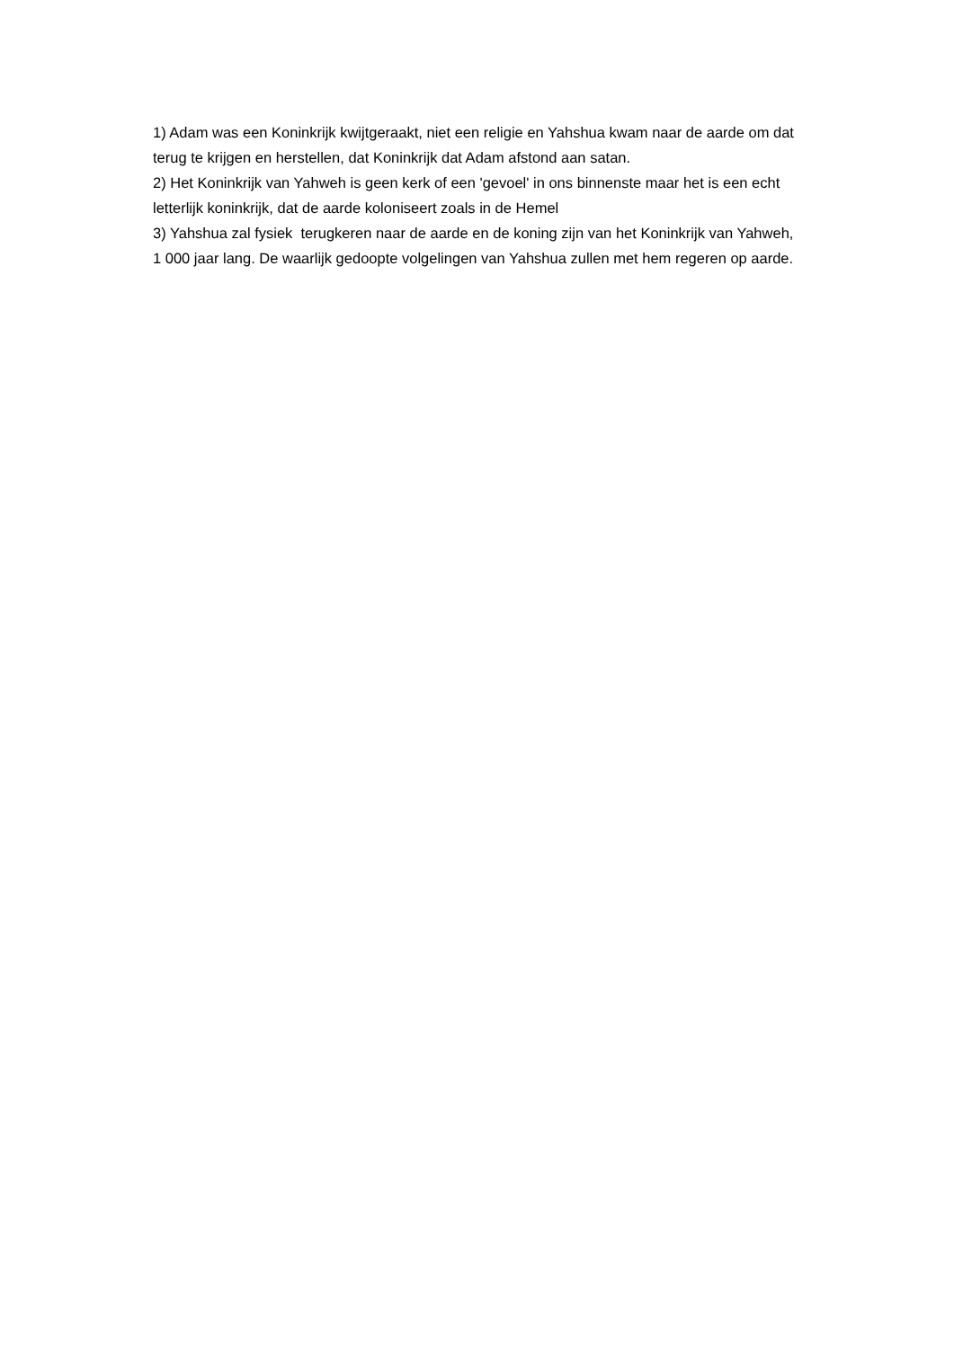1) Adam was een Koninkrijk kwijtgeraakt, niet een religie en Yahshua kwam naar de aarde om dat terug te krijgen en herstellen, dat Koninkrijk dat Adam afstond aan satan.
2) Het Koninkrijk van Yahweh is geen kerk of een 'gevoel' in ons binnenste maar het is een echt letterlijk koninkrijk, dat de aarde koloniseert zoals in de Hemel
3) Yahshua zal fysiek terugkeren naar de aarde en de koning zijn van het Koninkrijk van Yahweh, 1 000 jaar lang. De waarlijk gedoopte volgelingen van Yahshua zullen met hem regeren op aarde.